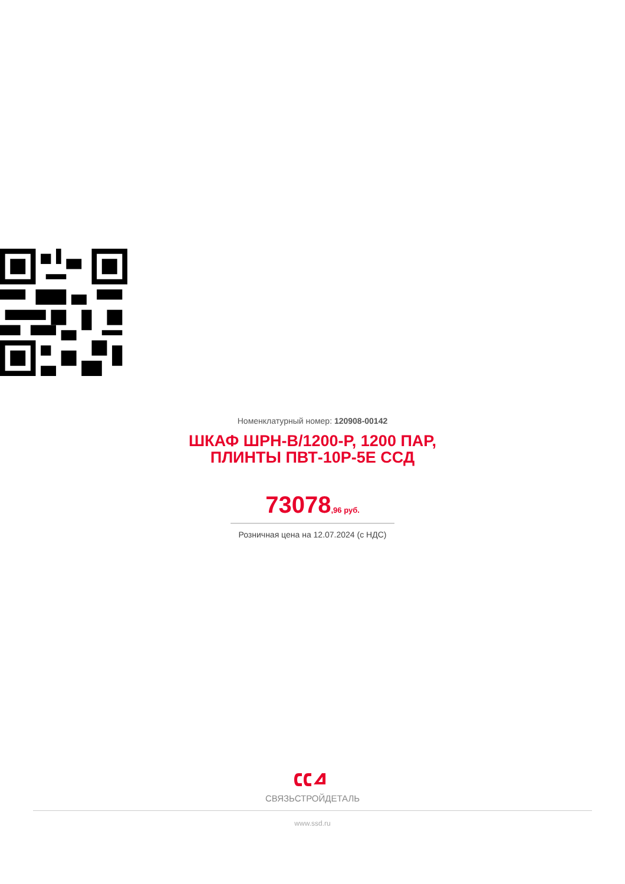Номенклатурный номер: 120908-00142
ШКАФ ШРН-В/1200-Р, 1200 ПАР,
ПЛИНТЫ ПВТ-10Р-5Е ССД
73078,96 руб.
Розничная цена на 12.07.2024 (с НДС)
СВЯЗЬСТРОЙДЕТАЛЬ
www.ssd.ru